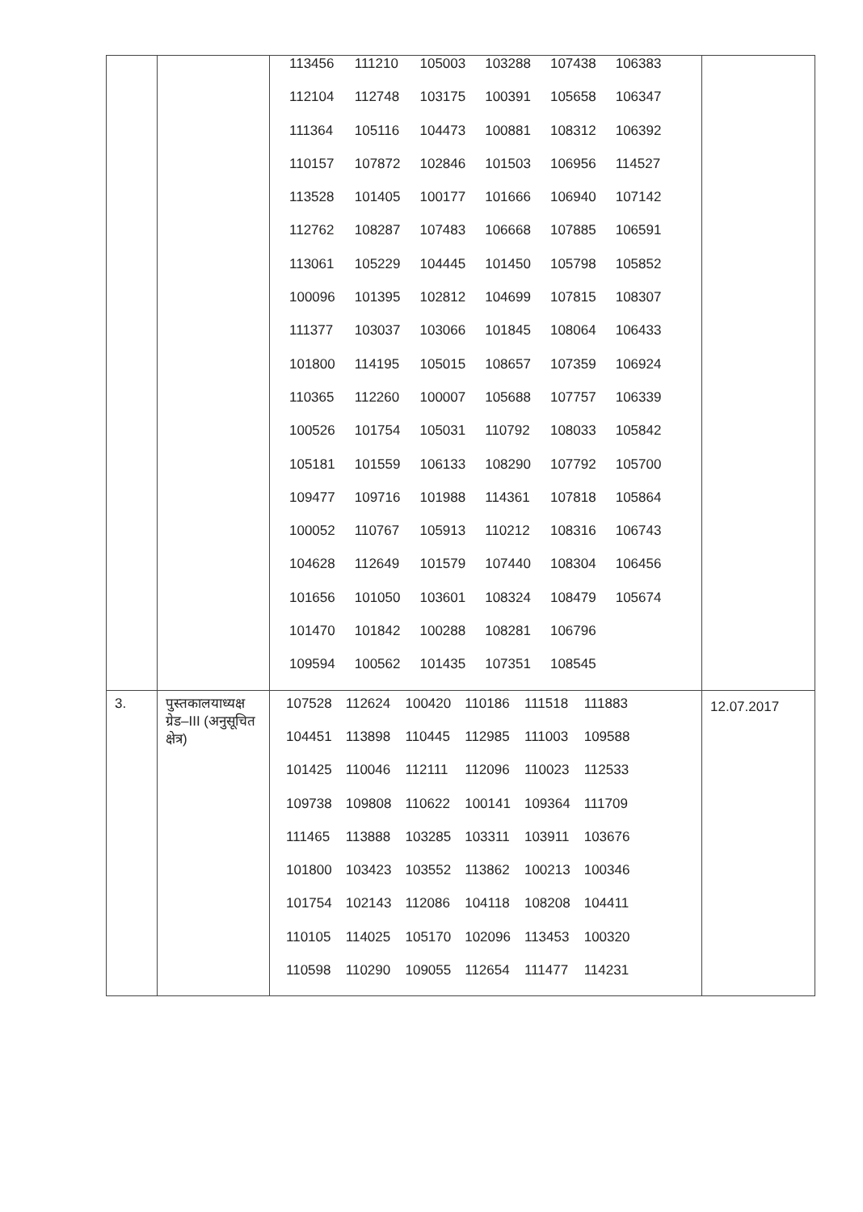| | | / 113456 / 111210 / 105003 / 103288 / 107438 / 106383 / / 112104 / 112748 / 103175 / 100391 / 105658 / 106347 / / 111364 / 105116 / 104473 / 100881 / 108312 / 106392 / / 110157 / 107872 / 102846 / 101503 / 106956 / 114527 / / 113528 / 101405 / 100177 / 101666 / 106940 / 107142 / / 112762 / 108287 / 107483 / 106668 / 107885 / 106591 / / 113061 / 105229 / 104445 / 101450 / 105798 / 105852 / / 100096 / 101395 / 102812 / 104699 / 107815 / 108307 / / 111377 / 103037 / 103066 / 101845 / 108064 / 106433 / / 101800 / 114195 / 105015 / 108657 / 107359 / 106924 / / 110365 / 112260 / 100007 / 105688 / 107757 / 106339 / / 100526 / 101754 / 105031 / 110792 / 108033 / 105842 / / 105181 / 101559 / 106133 / 108290 / 107792 / 105700 / / 109477 / 109716 / 101988 / 114361 / 107818 / 105864 / / 100052 / 110767 / 105913 / 110212 / 108316 / 106743 / / 104628 / 112649 / 101579 / 107440 / 108304 / 106456 / / 101656 / 101050 / 103601 / 108324 / 108479 / 105674 / / 101470 / 101842 / 100288 / 108281 / 106796 / / / 109594 / 100562 / 101435 / 107351 / 108545 / / | |
| 3. | पुस्तकालयाध्यक्ष ग्रेड–III (अनुसूचित क्षेत्र) | / 107528 / 112624 / 100420 / 110186 / 111518 / 111883 / / 104451 / 113898 / 110445 / 112985 / 111003 / 109588 / / 101425 / 110046 / 112111 / 112096 / 110023 / 112533 / / 109738 / 109808 / 110622 / 100141 / 109364 / 111709 / / 111465 / 113888 / 103285 / 103311 / 103911 / 103676 / / 101800 / 103423 / 103552 / 113862 / 100213 / 100346 / / 101754 / 102143 / 112086 / 104118 / 108208 / 104411 / / 110105 / 114025 / 105170 / 102096 / 113453 / 100320 / / 110598 / 110290 / 109055 / 112654 / 111477 / 114231 / | 12.07.2017 |